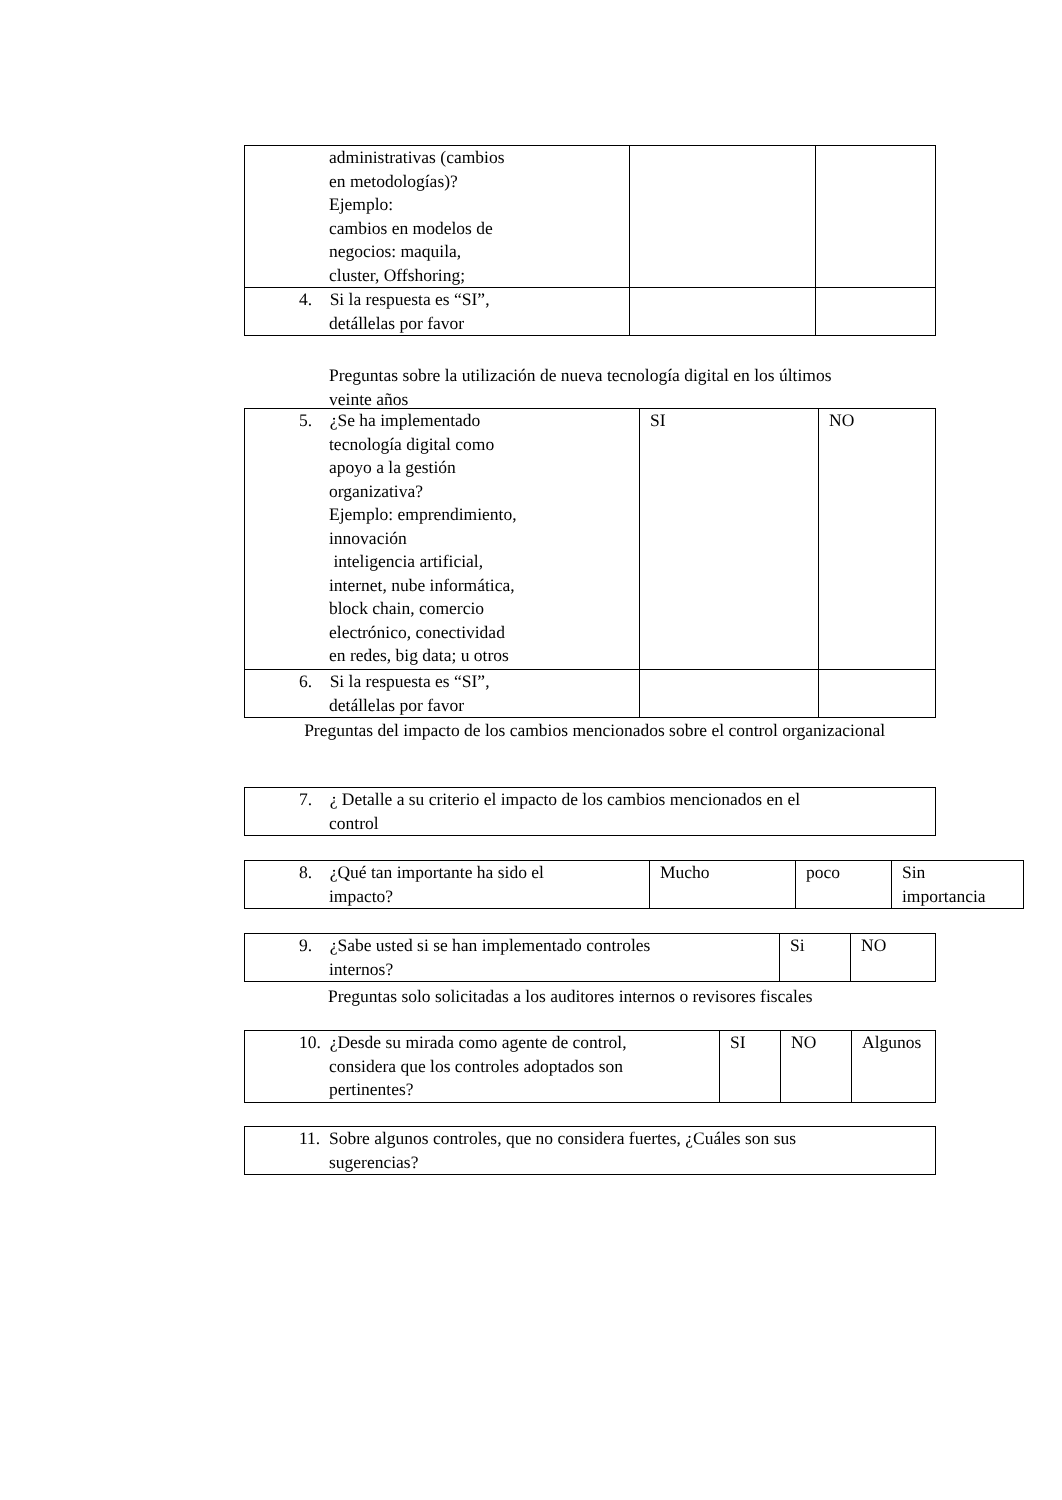| administrativas (cambios en metodologías)? Ejemplo: cambios en modelos de negocios: maquila, cluster, Offshoring; | | |
| 4. Si la respuesta es “SI”, detállelas por favor | | |
Preguntas sobre la utilización de nueva tecnología digital en los últimos
veinte años
| 5. ¿Se ha implementado tecnología digital como apoyo a la gestión organizativa? Ejemplo: emprendimiento, innovación inteligencia artificial, internet, nube informática, block chain, comercio electrónico, conectividad en redes, big data; u otros | SI | NO |
| 6. Si la respuesta es “SI”, detállelas por favor | | |
Preguntas del impacto de los cambios mencionados sobre el control organizacional
| 7. ¿ Detalle a su criterio el impacto de los cambios mencionados en el control |
| 8. ¿Qué tan importante ha sido el impacto? | Mucho | poco | Sin importancia |
| 9. ¿Sabe usted si se han implementado controles internos? | Si | NO |
Preguntas solo solicitadas a los auditores internos o revisores fiscales
| 10. ¿Desde su mirada como agente de control, considera que los controles adoptados son pertinentes? | SI | NO | Algunos |
| 11. Sobre algunos controles, que no considera fuertes, ¿Cuáles son sus sugerencias? |